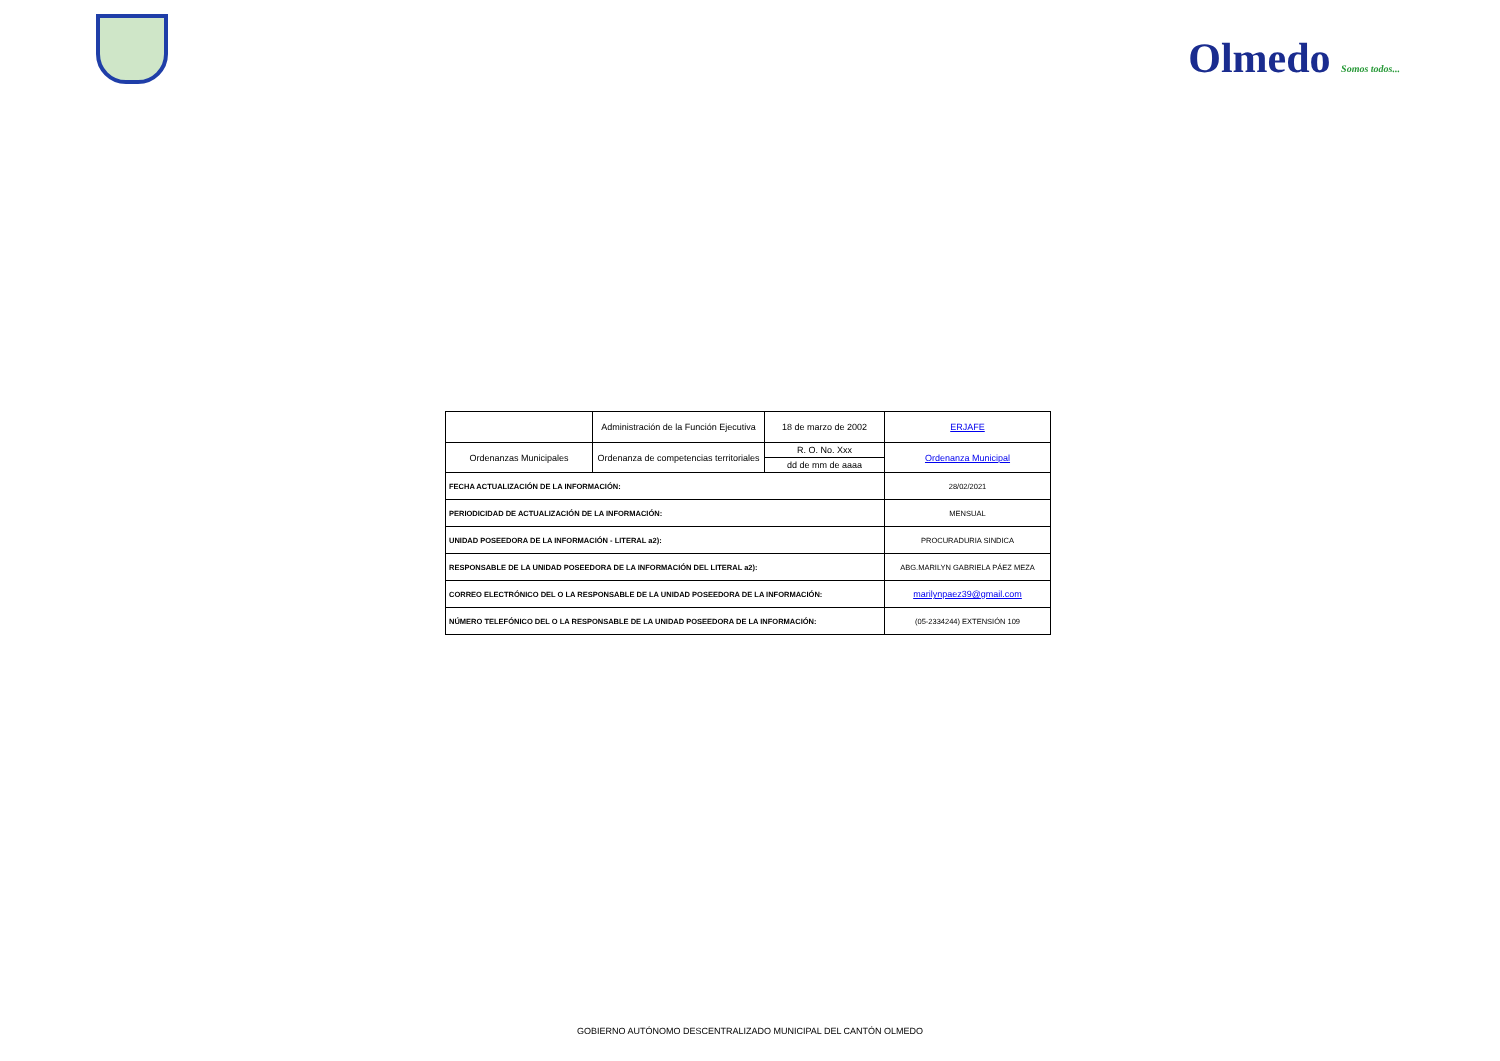Olmedo Somos todos...
| | Administración de la Función Ejecutiva | 18 de marzo de 2002 | ERJAFE |
| Ordenanzas Municipales | Ordenanza de competencias territoriales | R. O. No. Xxx | Ordenanza Municipal |
| | | dd de mm de aaaa | |
| FECHA ACTUALIZACIÓN DE LA INFORMACIÓN: | | | 28/02/2021 |
| PERIODICIDAD DE ACTUALIZACIÓN DE LA INFORMACIÓN: | | | MENSUAL |
| UNIDAD POSEEDORA DE LA INFORMACIÓN - LITERAL a2): | | | PROCURADURIA SINDICA |
| RESPONSABLE DE LA UNIDAD POSEEDORA DE LA INFORMACIÓN DEL LITERAL a2): | | | ABG.MARILYN GABRIELA PÁEZ MEZA |
| CORREO ELECTRÓNICO DEL O LA RESPONSABLE DE LA UNIDAD POSEEDORA DE LA INFORMACIÓN: | | | marilynpaez39@gmail.com |
| NÚMERO TELEFÓNICO DEL O LA RESPONSABLE DE LA UNIDAD POSEEDORA DE LA INFORMACIÓN: | | | (05-2334244) EXTENSIÓN 109 |
GOBIERNO AUTÓNOMO DESCENTRALIZADO MUNICIPAL DEL CANTÓN OLMEDO